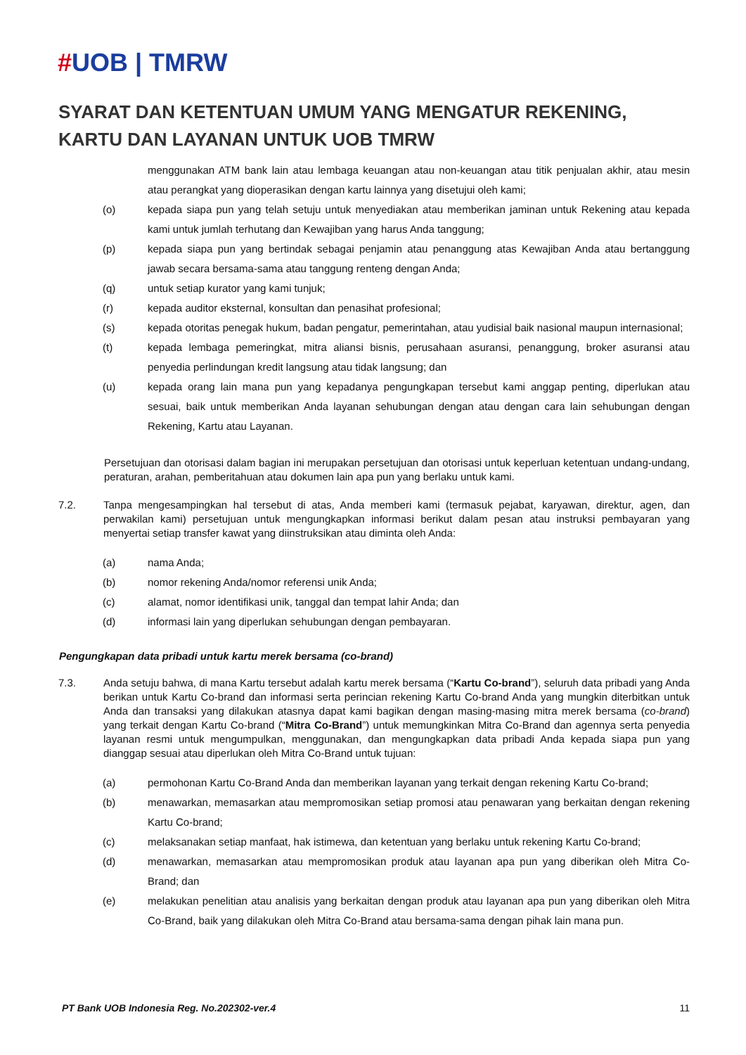#UOB | TMRW
SYARAT DAN KETENTUAN UMUM YANG MENGATUR REKENING, KARTU DAN LAYANAN UNTUK UOB TMRW
menggunakan ATM bank lain atau lembaga keuangan atau non-keuangan atau titik penjualan akhir, atau mesin atau perangkat yang dioperasikan dengan kartu lainnya yang disetujui oleh kami;
(o) kepada siapa pun yang telah setuju untuk menyediakan atau memberikan jaminan untuk Rekening atau kepada kami untuk jumlah terhutang dan Kewajiban yang harus Anda tanggung;
(p) kepada siapa pun yang bertindak sebagai penjamin atau penanggung atas Kewajiban Anda atau bertanggung jawab secara bersama-sama atau tanggung renteng dengan Anda;
(q) untuk setiap kurator yang kami tunjuk;
(r) kepada auditor eksternal, konsultan dan penasihat profesional;
(s) kepada otoritas penegak hukum, badan pengatur, pemerintahan, atau yudisial baik nasional maupun internasional;
(t) kepada lembaga pemeringkat, mitra aliansi bisnis, perusahaan asuransi, penanggung, broker asuransi atau penyedia perlindungan kredit langsung atau tidak langsung; dan
(u) kepada orang lain mana pun yang kepadanya pengungkapan tersebut kami anggap penting, diperlukan atau sesuai, baik untuk memberikan Anda layanan sehubungan dengan atau dengan cara lain sehubungan dengan Rekening, Kartu atau Layanan.
Persetujuan dan otorisasi dalam bagian ini merupakan persetujuan dan otorisasi untuk keperluan ketentuan undang-undang, peraturan, arahan, pemberitahuan atau dokumen lain apa pun yang berlaku untuk kami.
7.2. Tanpa mengesampingkan hal tersebut di atas, Anda memberi kami (termasuk pejabat, karyawan, direktur, agen, dan perwakilan kami) persetujuan untuk mengungkapkan informasi berikut dalam pesan atau instruksi pembayaran yang menyertai setiap transfer kawat yang diinstruksikan atau diminta oleh Anda:
(a) nama Anda;
(b) nomor rekening Anda/nomor referensi unik Anda;
(c) alamat, nomor identifikasi unik, tanggal dan tempat lahir Anda; dan
(d) informasi lain yang diperlukan sehubungan dengan pembayaran.
Pengungkapan data pribadi untuk kartu merek bersama (co-brand)
7.3. Anda setuju bahwa, di mana Kartu tersebut adalah kartu merek bersama (“Kartu Co-brand”), seluruh data pribadi yang Anda berikan untuk Kartu Co-brand dan informasi serta perincian rekening Kartu Co-brand Anda yang mungkin diterbitkan untuk Anda dan transaksi yang dilakukan atasnya dapat kami bagikan dengan masing-masing mitra merek bersama (co-brand) yang terkait dengan Kartu Co-brand (“Mitra Co-Brand”) untuk memungkinkan Mitra Co-Brand dan agennya serta penyedia layanan resmi untuk mengumpulkan, menggunakan, dan mengungkapkan data pribadi Anda kepada siapa pun yang dianggap sesuai atau diperlukan oleh Mitra Co-Brand untuk tujuan:
(a) permohonan Kartu Co-Brand Anda dan memberikan layanan yang terkait dengan rekening Kartu Co-brand;
(b) menawarkan, memasarkan atau mempromosikan setiap promosi atau penawaran yang berkaitan dengan rekening Kartu Co-brand;
(c) melaksanakan setiap manfaat, hak istimewa, dan ketentuan yang berlaku untuk rekening Kartu Co-brand;
(d) menawarkan, memasarkan atau mempromosikan produk atau layanan apa pun yang diberikan oleh Mitra Co-Brand; dan
(e) melakukan penelitian atau analisis yang berkaitan dengan produk atau layanan apa pun yang diberikan oleh Mitra Co-Brand, baik yang dilakukan oleh Mitra Co-Brand atau bersama-sama dengan pihak lain mana pun.
PT Bank UOB Indonesia Reg. No.202302-ver.4 11